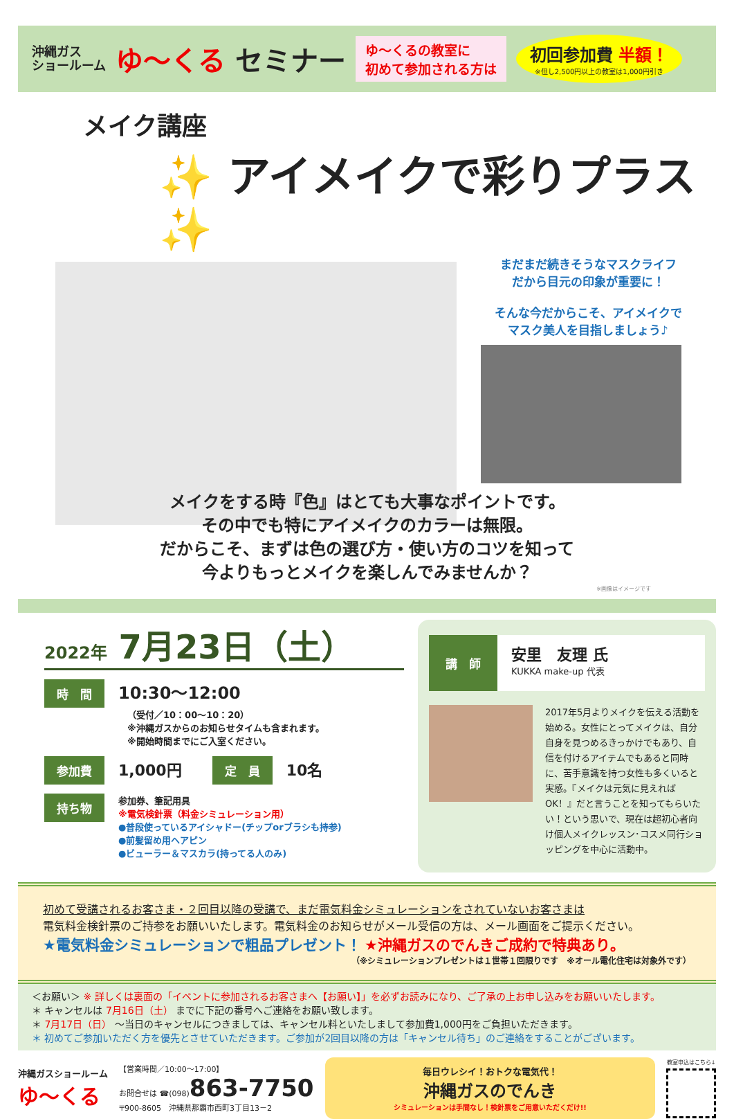沖縄ガス
ショールーム
ゆ～くる セミナー
ゆ～くるの教室に
初めて参加される方は
初回参加費 半額！
※但し2,500円以上の教室は1,000円引き
メイク講座
✨ アイメイクで彩りプラス ✨
まだまだ続きそうなマスクライフ
だから目元の印象が重要に！
そんな今だからこそ、アイメイクで
マスク美人を目指しましょう♪
メイクをする時『色』はとても大事なポイントです。
その中でも特にアイメイクのカラーは無限。
だからこそ、まずは色の選び方・使い方のコツを知って
今よりもっとメイクを楽しんでみませんか？
※画像はイメージです
2022年 7月23日（土）
時　間 10:30～12:00
（受付／10：00～10：20）
※沖縄ガスからのお知らせタイムも含まれます。
※開始時間までにご入室ください。
参加費 1,000円 定　員 10名
持ち物
参加券、筆記用具
※電気検針票（料金シミュレーション用）
●普段使っているアイシャドー(チップorブラシも持参)
●前髪留め用ヘアピン
●ビューラー＆マスカラ(持ってる人のみ)
講　師
安里　友理 氏
KUKKA make-up 代表
2017年5月よりメイクを伝える活動を始める。女性にとってメイクは、自分自身を見つめるきっかけでもあり、自信を付けるアイテムでもあると同時に、苦手意識を持つ女性も多くいると実感。『メイクは元気に見えればOK！』だと言うことを知ってもらいたい！という思いで、現在は超初心者向け個人メイクレッスン･コスメ同行ショッピングを中心に活動中。
初めて受講されるお客さま・２回目以降の受講で、まだ電気料金シミュレーションをされていないお客さまは
電気料金検針票のご持参をお願いいたします。電気料金のお知らせがメール受信の方は、メール画面をご提示ください。
★電気料金シミュレーションで粗品プレゼント！ ★沖縄ガスのでんきご成約で特典あり。
（※シミュレーションプレゼントは１世帯１回限りです　※オール電化住宅は対象外です）
＜お願い＞ ※ 詳しくは裏面の「イベントに参加されるお客さまへ【お願い】」を必ずお読みになり、ご了承の上お申し込みをお願いいたします。
＊ キャンセルは 7月16日（土） までに下記の番号へご連絡をお願い致します。
＊ 7月17日（日） ～当日のキャンセルにつきましては、キャンセル料といたしまして参加費1,000円をご負担いただきます。
＊ 初めてご参加いただく方を優先とさせていただきます。ご参加が2回目以降の方は「キャンセル待ち」のご連絡をすることがございます。
沖縄ガスショールーム
ゆ～くる
【営業時間／10:00～17:00】
お問合せは ☎(098)863-7750
〒900-8605　沖縄県那覇市西町3丁目13－2
毎日ウレシイ！おトクな電気代！
沖縄ガスのでんき
シミュレーションは手間なし！検針票をご用意いただくだけ!!
教室申込はこちら↓